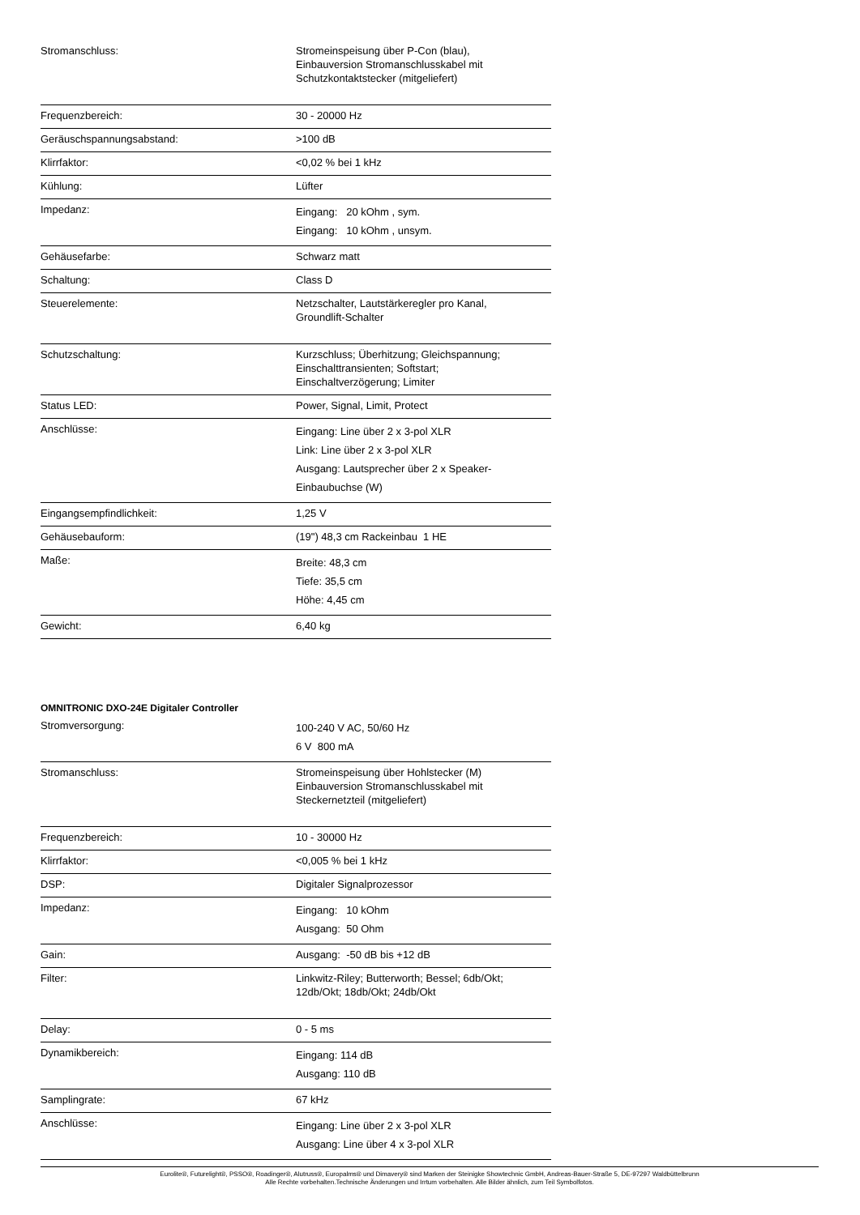| Stromanschluss: | Stromeinspeisung über P-Con (blau), Einbauversion Stromanschlusskabel mit Schutzkontaktstecker (mitgeliefert) |
| Frequenzbereich: | 30 - 20000 Hz |
| Geräuschspannungsabstand: | >100 dB |
| Klirrfaktor: | <0,02 % bei 1 kHz |
| Kühlung: | Lüfter |
| Impedanz: | Eingang: 20 kOhm , sym. Eingang: 10 kOhm , unsym. |
| Gehäusefarbe: | Schwarz matt |
| Schaltung: | Class D |
| Steuerelemente: | Netzschalter, Lautstärkeregler pro Kanal, Groundlift-Schalter |
| Schutzschaltung: | Kurzschluss; Überhitzung; Gleichspannung; Einschalttransienten; Softstart; Einschaltverzögerung; Limiter |
| Status LED: | Power, Signal, Limit, Protect |
| Anschlüsse: | Eingang: Line über 2 x 3-pol XLR Link: Line über 2 x 3-pol XLR Ausgang: Lautsprecher über 2 x Speaker- Einbaubuchse (W) |
| Eingangsempfindlichkeit: | 1,25 V |
| Gehäusebauform: | (19") 48,3 cm Rackeinbau 1 HE |
| Maße: | Breite: 48,3 cm Tiefe: 35,5 cm Höhe: 4,45 cm |
| Gewicht: | 6,40 kg |
OMNITRONIC DXO-24E Digitaler Controller
| Stromversorgung: | 100-240 V AC, 50/60 Hz 6 V 800 mA |
| Stromanschluss: | Stromeinspeisung über Hohlstecker (M) Einbauversion Stromanschlusskabel mit Steckernetzteil (mitgeliefert) |
| Frequenzbereich: | 10 - 30000 Hz |
| Klirrfaktor: | <0,005 % bei 1 kHz |
| DSP: | Digitaler Signalprozessor |
| Impedanz: | Eingang: 10 kOhm Ausgang: 50 Ohm |
| Gain: | Ausgang: -50 dB bis +12 dB |
| Filter: | Linkwitz-Riley; Butterworth; Bessel; 6db/Okt; 12db/Okt; 18db/Okt; 24db/Okt |
| Delay: | 0 - 5 ms |
| Dynamikbereich: | Eingang: 114 dB Ausgang: 110 dB |
| Samplingrate: | 67 kHz |
| Anschlüsse: | Eingang: Line über 2 x 3-pol XLR Ausgang: Line über 4 x 3-pol XLR |
Eurolite®, Futurelight®, PSSO®, Roadinger®, Alutruss®, Europalms® und Dimavery® sind Marken der Steinigke Showtechnic GmbH, Andreas-Bauer-Straße 5, DE-97297 Waldbüttelbrunn
Alle Rechte vorbehalten.Technische Änderungen und Irrtum vorbehalten. Alle Bilder ähnlich, zum Teil Symbolfotos.